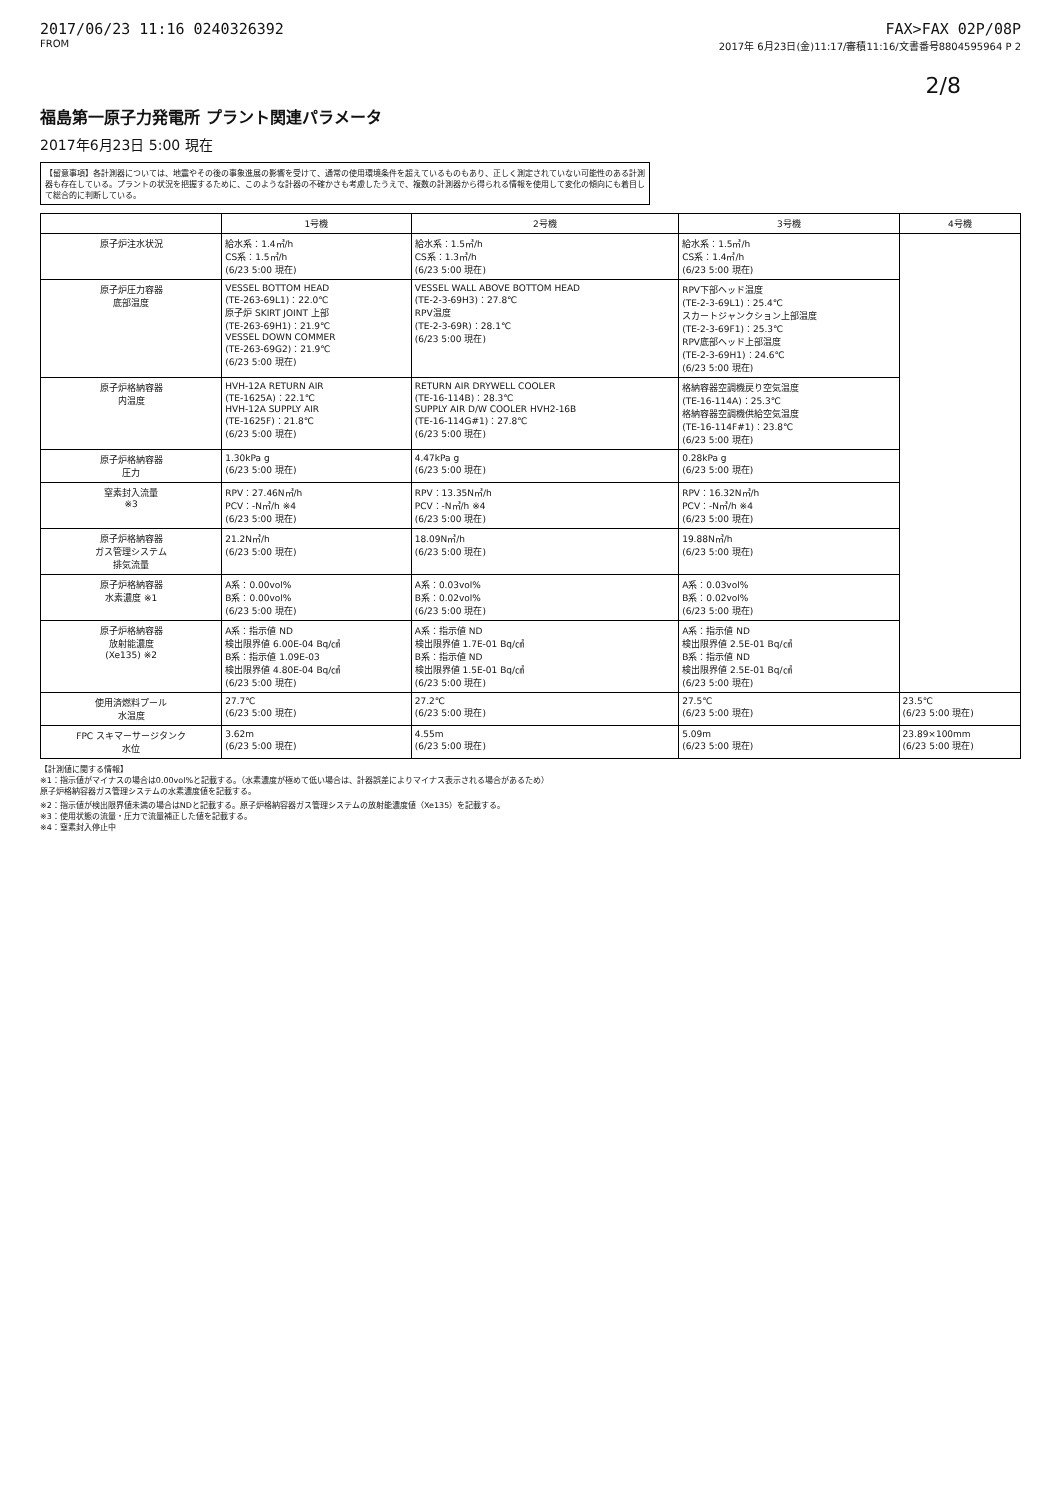2017/06/23 11:16 0240326392 FAX>FAX 02P/08P
FROM 2017年 6月23日(金)11:17/審積11:16/文書番号8804595964 P 2
2/8
福島第一原子力発電所 プラント関連パラメータ
2017年6月23日 5:00 現在
【留意事項】各計測器については、地震やその後の事象進展の影響を受けて、通常の使用環境条件を超えているものもあり、正しく測定されていない可能性のある計測器も存在している。プラントの状況を把握するために、このような計器の不確かさも考慮したうえで、複数の計測器から得られる情報を使用して変化の傾向にも着目して総合的に判断している。
| | 1号機 | 2号機 | 3号機 | 4号機 |
| --- | --- | --- | --- | --- |
| 原子炉注水状況 | 給水系：1.4㎥/h CS系：1.5㎥/h (6/23 5:00 現在) | 給水系：1.5㎥/h CS系：1.3㎥/h (6/23 5:00 現在) | 給水系：1.5㎥/h CS系：1.4㎥/h (6/23 5:00 現在) | |
| 原子炉圧力容器 底部温度 | VESSEL BOTTOM HEAD (TE-263-69L1)：22.0℃ 原子炉 SKIRT JOINT 上部 (TE-263-69H1)：21.9℃ VESSEL DOWN COMMER (TE-263-69G2)：21.9℃ (6/23 5:00 現在) | VESSEL WALL ABOVE BOTTOM HEAD (TE-2-3-69H3)：27.8℃ RPV温度 (TE-2-3-69R)：28.1℃ (6/23 5:00 現在) | RPV下部ヘッド温度 (TE-2-3-69L1)：25.4℃ スカートジャンクション上部温度 (TE-2-3-69F1)：25.3℃ RPV底部ヘッド上部温度 (TE-2-3-69H1)：24.6℃ (6/23 5:00 現在) | |
| 原子炉格納容器 内温度 | HVH-12A RETURN AIR (TE-1625A)：22.1℃ HVH-12A SUPPLY AIR (TE-1625F)：21.8℃ (6/23 5:00 現在) | RETURN AIR DRYWELL COOLER (TE-16-114B)：28.3℃ SUPPLY AIR D/W COOLER HVH2-16B (TE-16-114G#1)：27.8℃ (6/23 5:00 現在) | 格納容器空調機戻り空気温度 (TE-16-114A)：25.3℃ 格納容器空調機供給空気温度 (TE-16-114F#1)：23.8℃ (6/23 5:00 現在) | |
| 原子炉格納容器 圧力 | 1.30kPa g (6/23 5:00 現在) | 4.47kPa g (6/23 5:00 現在) | 0.28kPa g (6/23 5:00 現在) | |
| 窒素封入流量 ※3 | RPV：27.46N㎥/h PCV：-N㎥/h ※4 (6/23 5:00 現在) | RPV：13.35N㎥/h PCV：-N㎥/h ※4 (6/23 5:00 現在) | RPV：16.32N㎥/h PCV：-N㎥/h ※4 (6/23 5:00 現在) | |
| 原子炉格納容器 ガス管理システム 排気流量 | 21.2N㎥/h (6/23 5:00 現在) | 18.09N㎥/h (6/23 5:00 現在) | 19.88N㎥/h (6/23 5:00 現在) | |
| 原子炉格納容器 水素濃度 ※1 | A系：0.00vol% B系：0.00vol% (6/23 5:00 現在) | A系：0.03vol% B系：0.02vol% (6/23 5:00 現在) | A系：0.03vol% B系：0.02vol% (6/23 5:00 現在) | |
| 原子炉格納容器 放射能濃度 (Xe135) ※2 | A系：指示値 ND 検出限界値 6.00E-04 Bq/㎤ B系：指示値 1.09E-03 検出限界値 4.80E-04 Bq/㎤ (6/23 5:00 現在) | A系：指示値 ND 検出限界値 1.7E-01 Bq/㎤ B系：指示値 ND 検出限界値 1.5E-01 Bq/㎤ (6/23 5:00 現在) | A系：指示値 ND 検出限界値 2.5E-01 Bq/㎤ B系：指示値 ND 検出限界値 2.5E-01 Bq/㎤ (6/23 5:00 現在) | |
| 使用済燃料プール 水温度 | 27.7℃ (6/23 5:00 現在) | 27.2℃ (6/23 5:00 現在) | 27.5℃ (6/23 5:00 現在) | 23.5℃ (6/23 5:00 現在) |
| FPC スキマーサージタンク 水位 | 3.62m (6/23 5:00 現在) | 4.55m (6/23 5:00 現在) | 5.09m (6/23 5:00 現在) | 23.89×100mm (6/23 5:00 現在) |
【計測値に関する情報】
※1：指示値がマイナスの場合は0.00vol%と記載する。（水素濃度が極めて低い場合は、計器誤差によりマイナス表示される場合があるため）
原子炉格納容器ガス管理システムの水素濃度値を記載する。
※2：指示値が検出限界値未満の場合はNDと記載する。原子炉格納容器ガス管理システムの放射能濃度値（Xe135）を記載する。
※3：使用状態の流量・圧力で流量補正した値を記載する。
※4：窒素封入停止中